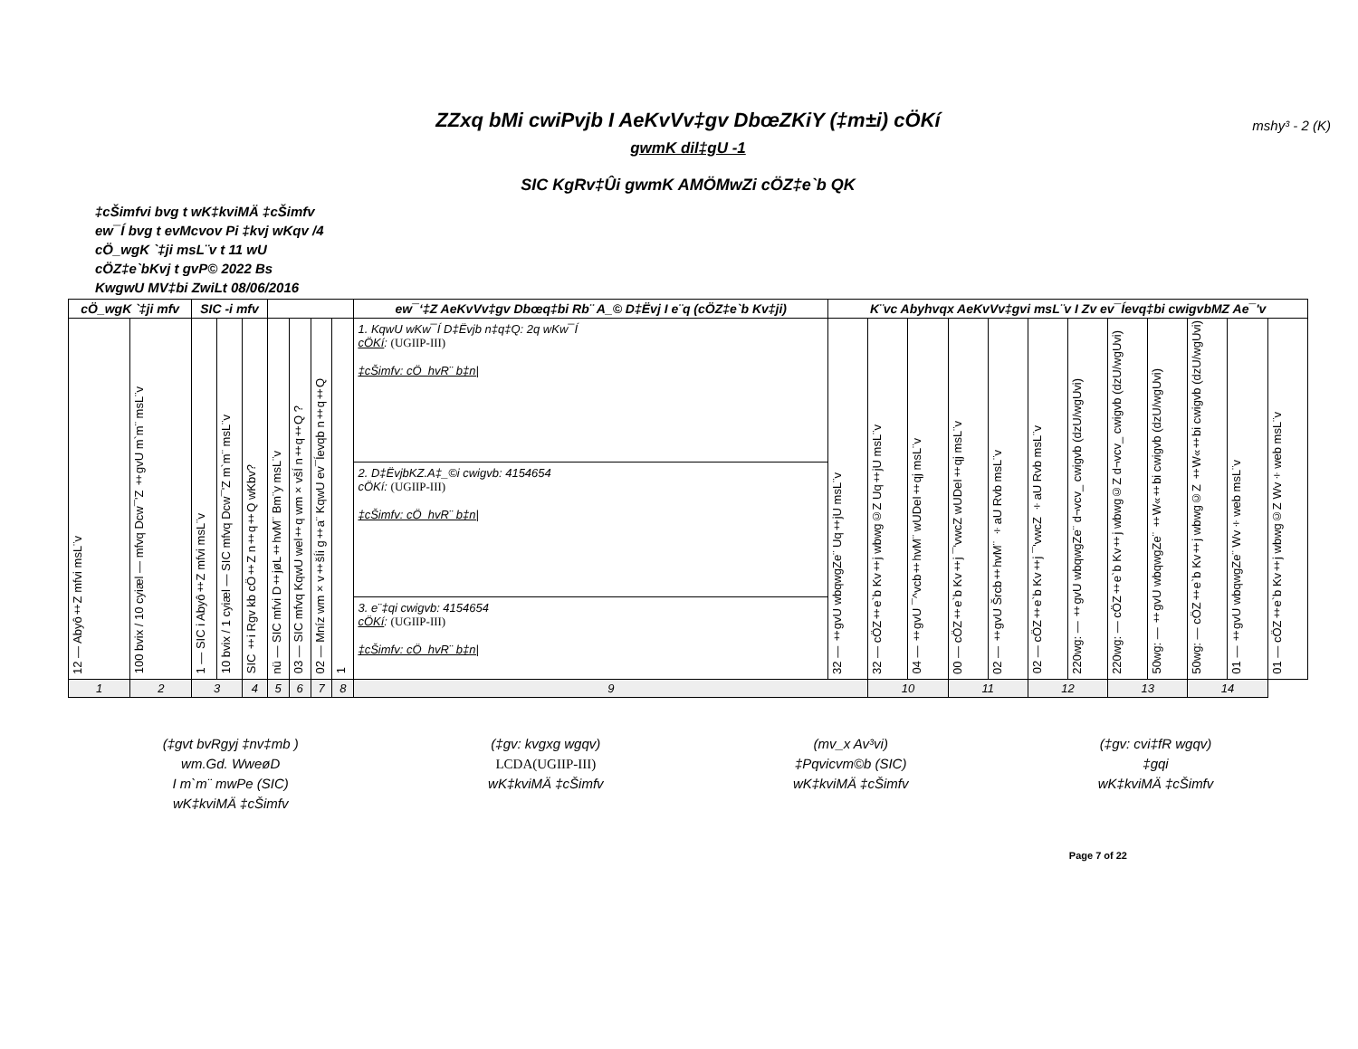mshy³ - 2 (K)
ZZxq bMi cwiPvjb I AeKvVv‡gv DbœZKiY (‡m±i) cÖKí
gwmK dil‡gU -1
SIC KgRv‡Ûi gwmK AMÖMwZi cÖZ‡e`b QK
‡cŠimfvi bvg t wK‡kviMÄ ‡cŠimfv
ew¯Í bvg t evMcvov Pi ‡kvj wKqv /4
cÖ_wgK `‡ji msL¨v t 11 wU
cÖZ‡e`bKvj t gvP© 2022 Bs
KwgwU MV‡bi ZwiLt 08/06/2016
| cÖ_wgK `‡ji mfv | | SIC -i mfv | | | | | | | ew¯‘‡Z AeKvVv‡gv Dbœq‡bi Rb¨ A_© D‡Ëvj I e¨q (cÖZ‡e`b Kv‡ji) | K¨vc Abyhvqx AeKvVv‡gvi msL¨v I Zv ev¯Íevq‡bi cwigvbMZ Ae¯'v | | | | | | | | | | | |
| --- | --- | --- | --- | --- | --- | --- | --- | --- | --- | --- | --- | --- | --- | --- | --- | --- | --- | --- | --- | --- | --- |
| 12 — Abyô‡Z mfvi msL¨v | 100 bvix / 10 cyiæl — mfvq Dcw¯'Z ‡gvU m`m¨ msL¨v | 1 — SIC i Abyô‡Z mfvi msL¨v | 10 bvix / 1 cyiæl — SIC mfvq Dcw¯'Z m`m¨ msL¨v | SIC ‡i Rgv kb cÖ‡Z n‡q‡Q wKbv? | nü — SIC mfvi D‡jøL‡hvM¨ Bm¨y msL¨v | 03 — SIC mfvq KqwU wel‡q wm×všÍ n‡q‡Q ? | 02 — Mníz wm×v‡šÍi g‡a¨ KqwU ev¯Íevqb n‡q‡Q | 1 | 1. KqwU wKw¯Í D‡Ëvjb n‡q‡Q: 2q wKw¯Í cÖKí : (UGIIP-III) ‡cŠimfv: cÖ_hvR¨ b‡n/ 2. D‡ËvjbKZ.A‡_©i cwigvb: 4154654 cÖKí: (UGIIP-III) ‡cŠimfv: cÖ_hvR¨ b‡n/ 3. e¨‡qi cwigvb: 4154654 cÖKí : (UGIIP-III) ‡cŠimfv: cÖ_hvR¨ b‡n/ | 32 — ‡gvU wbqwgZe¨ Uq‡jU msL¨v | 32 — cÖZ‡e`b Kv‡j wbwg©Z Uq‡jU msL¨v | 04 — ‡gvU ¯^vcb‡hvM¨ wUDeI‡qj msL¨v | 00 — cÖZ‡e`b Kv‡j ¯'vwcZ wUDeI‡qj msL¨v | 02 — ‡gvU Šrcb‡hvM¨ ÷aU Rvb msL¨v | 02 — cÖZ‡e`b Kv‡j ¯'vwcZ ÷aU Rvb msL¨v | 220wg: — ‡gvU wbqwgZe¨ d¬vcv_ cwigvb (dzU/wgUvi) | 220wg: — cÖZ‡e`b Kv‡j wbwg©Z d¬vcv_ cwigvb (dzU/wgUvi) | 50wg: — ‡gvU wbqwgZe¨ ‡W«‡bi cwigvb (dzU/wgUvi) | 50wg: — cÖZ‡e`b Kv‡j wbwg©Z ‡W«‡bi cwigvb (dzU/wgUvi) | 01 — ‡gvU wbqwgZe¨ Wv÷web msL¨v | 01 — cÖZ‡e`b Kv‡j wbwg©Z Wv÷web msL¨v |
| 1 | 2 | 3 | | 4 | 5 | 6 | 7 | 8 | 9 | | 10 | | 11 | | 12 | | 13 | | 14 | | |
(‡gvt bvRgyj ‡nv‡mb )
wm.Gd. WweøD
I m`m¨ mwPe (SIC)
wK‡kviMÄ ‡cŠimfv
(‡gv: kvgxg wgqv)
LCDA(UGIIP-III)
wK‡kviMÄ ‡cŠimfv
(mv_x Av³vi)
‡Pqvicvm©b (SIC)
wK‡kviMÄ ‡cŠimfv
(‡gv: cvi‡fR wgqv)
‡gqi
wK‡kviMÄ ‡cŠimfv
Page 7 of 22